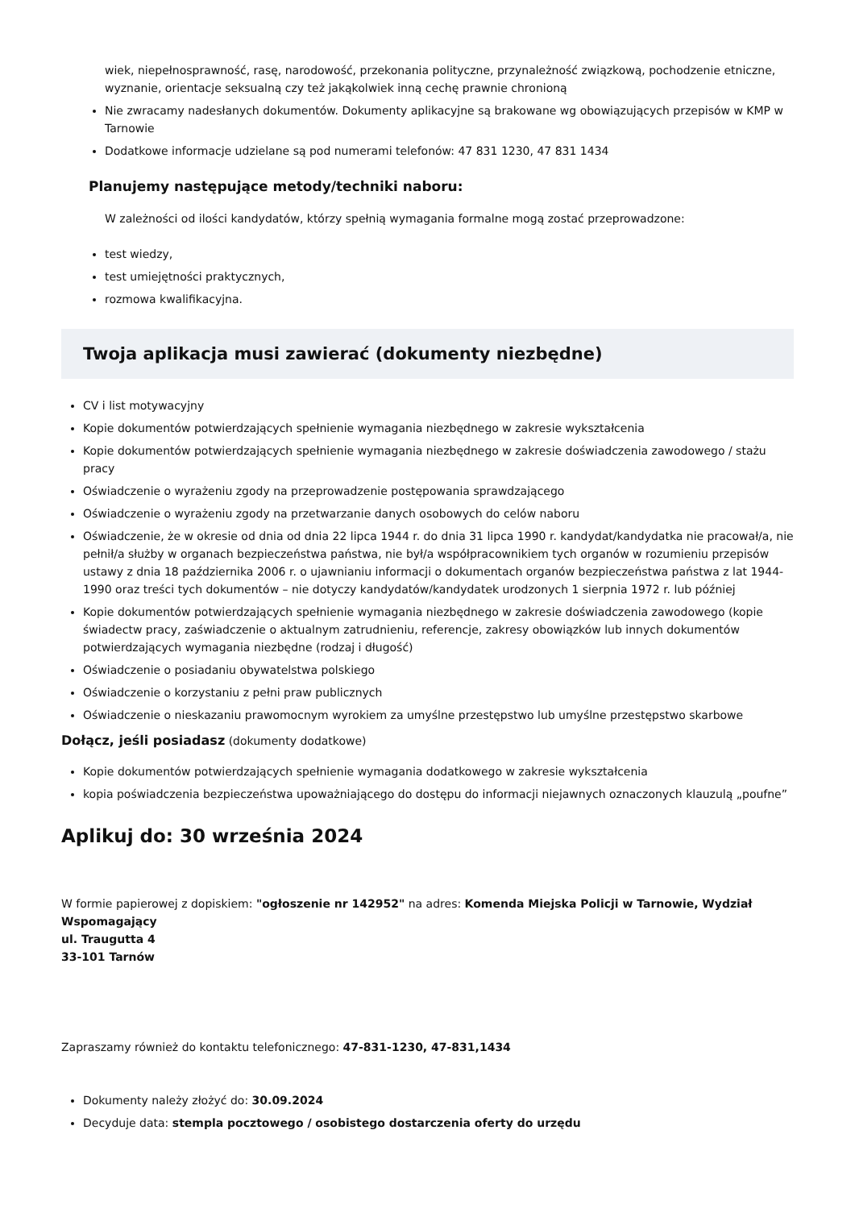wiek, niepełnosprawność, rasę, narodowość, przekonania polityczne, przynależność związkową, pochodzenie etniczne, wyznanie, orientacje seksualną czy też jakąkolwiek inną cechę prawnie chronioną
Nie zwracamy nadesłanych dokumentów. Dokumenty aplikacyjne są brakowane wg obowiązujących przepisów w KMP w Tarnowie
Dodatkowe informacje udzielane są pod numerami telefonów: 47 831 1230, 47 831 1434
Planujemy następujące metody/techniki naboru:
W zależności od ilości kandydatów, którzy spełnią wymagania formalne mogą zostać przeprowadzone:
test wiedzy,
test umiejętności praktycznych,
rozmowa kwalifikacyjna.
Twoja aplikacja musi zawierać (dokumenty niezbędne)
CV i list motywacyjny
Kopie dokumentów potwierdzających spełnienie wymagania niezbędnego w zakresie wykształcenia
Kopie dokumentów potwierdzających spełnienie wymagania niezbędnego w zakresie doświadczenia zawodowego / stażu pracy
Oświadczenie o wyrażeniu zgody na przeprowadzenie postępowania sprawdzającego
Oświadczenie o wyrażeniu zgody na przetwarzanie danych osobowych do celów naboru
Oświadczenie, że w okresie od dnia od dnia 22 lipca 1944 r. do dnia 31 lipca 1990 r. kandydat/kandydatka nie pracował/a, nie pełnił/a służby w organach bezpieczeństwa państwa, nie był/a współpracownikiem tych organów w rozumieniu przepisów ustawy z dnia 18 października 2006 r. o ujawnianiu informacji o dokumentach organów bezpieczeństwa państwa z lat 1944-1990 oraz treści tych dokumentów – nie dotyczy kandydatów/kandydatek urodzonych 1 sierpnia 1972 r. lub później
Kopie dokumentów potwierdzających spełnienie wymagania niezbędnego w zakresie doświadczenia zawodowego (kopie świadectw pracy, zaświadczenie o aktualnym zatrudnieniu, referencje, zakresy obowiązków lub innych dokumentów potwierdzających wymagania niezbędne (rodzaj i długość)
Oświadczenie o posiadaniu obywatelstwa polskiego
Oświadczenie o korzystaniu z pełni praw publicznych
Oświadczenie o nieskazaniu prawomocnym wyrokiem za umyślne przestępstwo lub umyślne przestępstwo skarbowe
Dołącz, jeśli posiadasz (dokumenty dodatkowe)
Kopie dokumentów potwierdzających spełnienie wymagania dodatkowego w zakresie wykształcenia
kopia poświadczenia bezpieczeństwa upoważniającego do dostępu do informacji niejawnych oznaczonych klauzulą „poufne”
Aplikuj do: 30 września 2024
W formie papierowej z dopiskiem: "ogłoszenie nr 142952" na adres: Komenda Miejska Policji w Tarnowie, Wydział Wspomagający
ul. Traugutta 4
33-101 Tarnów
Zapraszamy również do kontaktu telefonicznego: 47-831-1230, 47-831,1434
Dokumenty należy złożyć do: 30.09.2024
Decyduje data: stempla pocztowego / osobistego dostarczenia oferty do urzędu